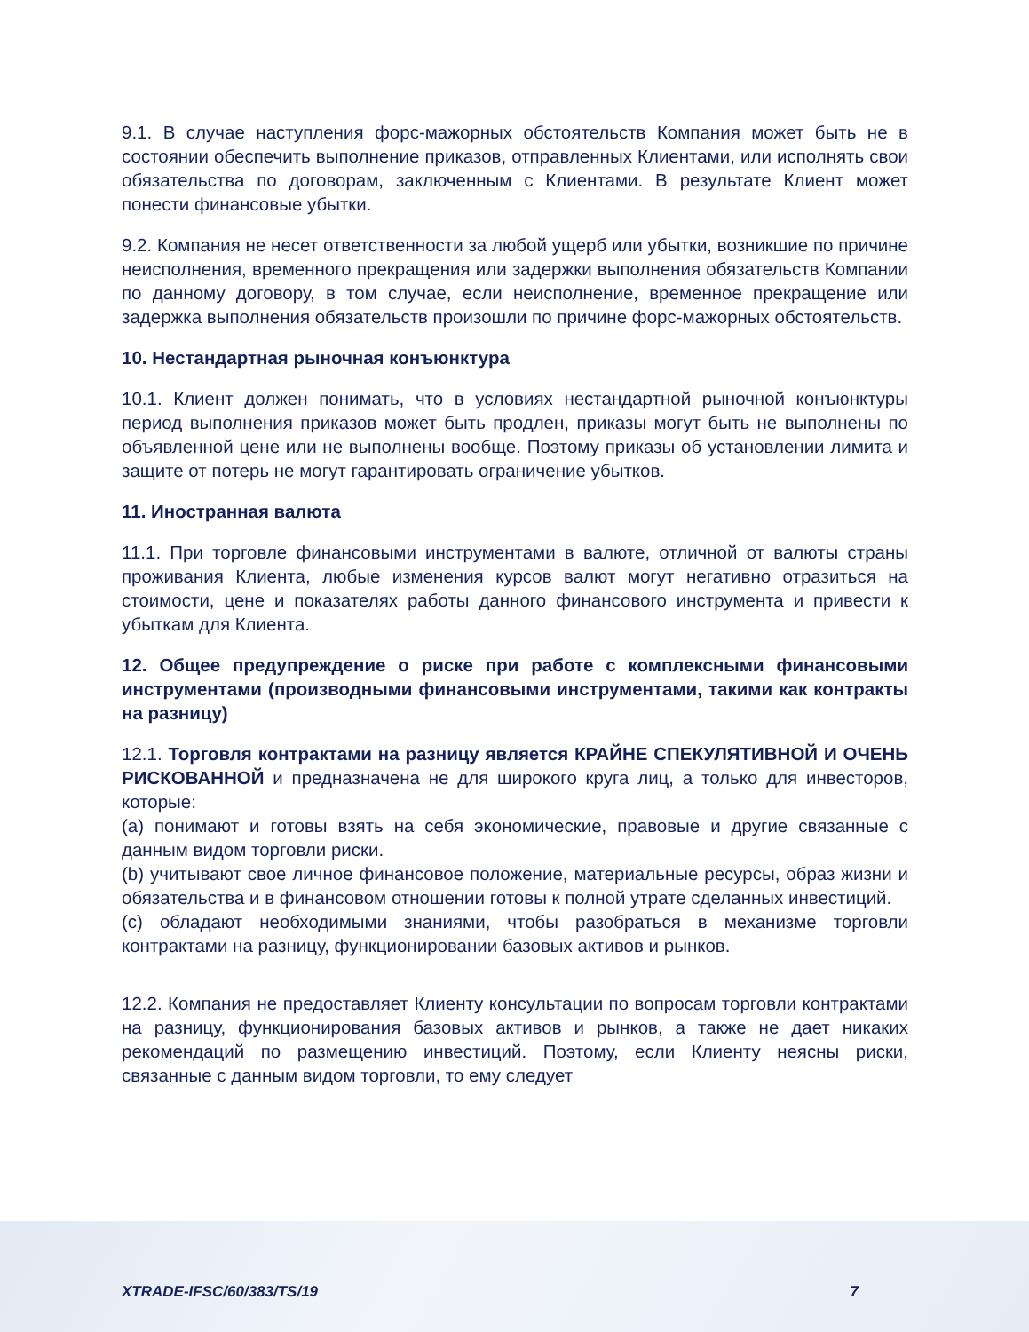9.1. В случае наступления форс-мажорных обстоятельств Компания может быть не в состоянии обеспечить выполнение приказов, отправленных Клиентами, или исполнять свои обязательства по договорам, заключенным с Клиентами. В результате Клиент может понести финансовые убытки.
9.2. Компания не несет ответственности за любой ущерб или убытки, возникшие по причине неисполнения, временного прекращения или задержки выполнения обязательств Компании по данному договору, в том случае, если неисполнение, временное прекращение или задержка выполнения обязательств произошли по причине форс-мажорных обстоятельств.
10. Нестандартная рыночная конъюнктура
10.1. Клиент должен понимать, что в условиях нестандартной рыночной конъюнктуры период выполнения приказов может быть продлен, приказы могут быть не выполнены по объявленной цене или не выполнены вообще. Поэтому приказы об установлении лимита и защите от потерь не могут гарантировать ограничение убытков.
11. Иностранная валюта
11.1. При торговле финансовыми инструментами в валюте, отличной от валюты страны проживания Клиента, любые изменения курсов валют могут негативно отразиться на стоимости, цене и показателях работы данного финансового инструмента и привести к убыткам для Клиента.
12. Общее предупреждение о риске при работе с комплексными финансовыми инструментами (производными финансовыми инструментами, такими как контракты на разницу)
12.1. Торговля контрактами на разницу является КРАЙНЕ СПЕКУЛЯТИВНОЙ И ОЧЕНЬ РИСКОВАННОЙ и предназначена не для широкого круга лиц, а только для инвесторов, которые:
(a) понимают и готовы взять на себя экономические, правовые и другие связанные с данным видом торговли риски.
(b) учитывают свое личное финансовое положение, материальные ресурсы, образ жизни и обязательства и в финансовом отношении готовы к полной утрате сделанных инвестиций.
(c) обладают необходимыми знаниями, чтобы разобраться в механизме торговли контрактами на разницу, функционировании базовых активов и рынков.
12.2. Компания не предоставляет Клиенту консультации по вопросам торговли контрактами на разницу, функционирования базовых активов и рынков, а также не дает никаких рекомендаций по размещению инвестиций. Поэтому, если Клиенту неясны риски, связанные с данным видом торговли, то ему следует
XTRADE-IFSC/60/383/TS/19 7